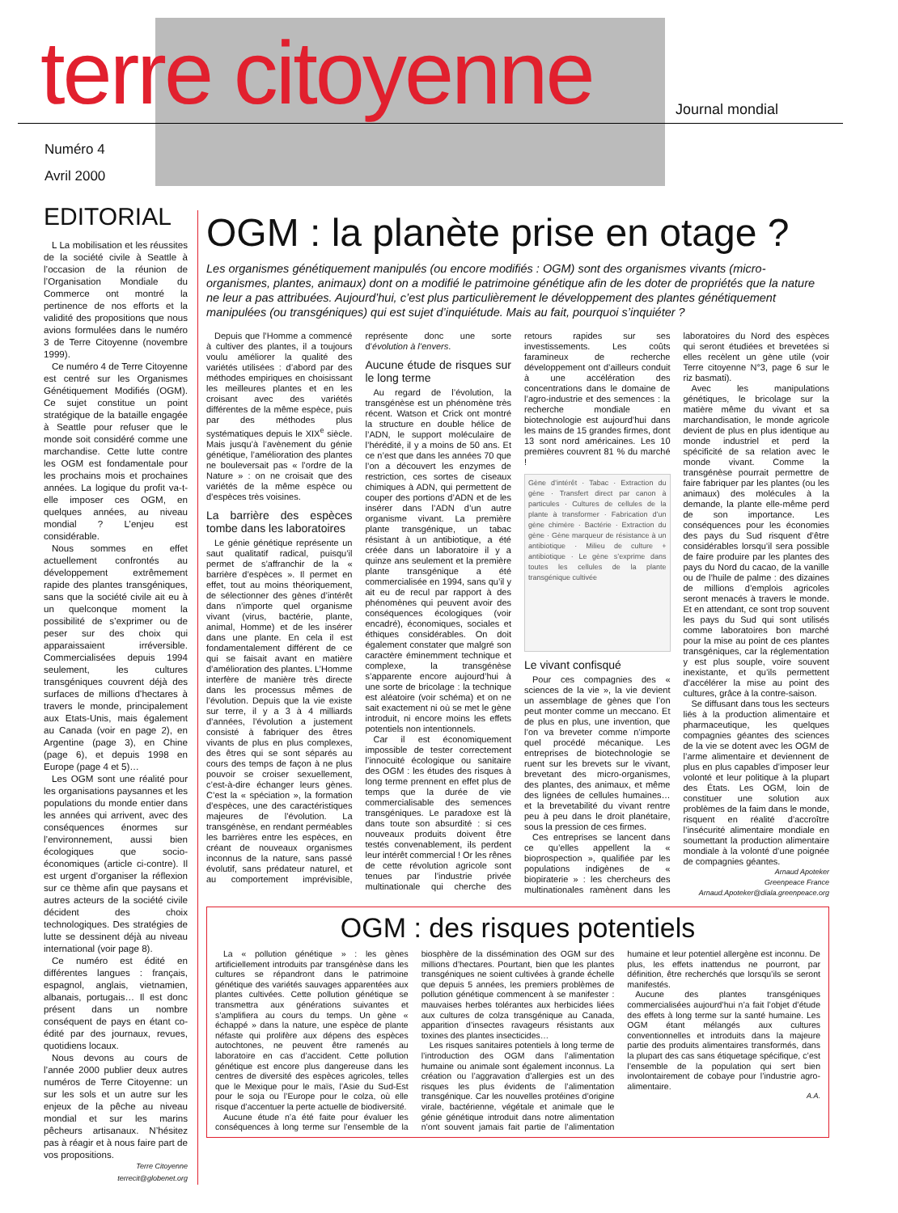terre citoyenne
Journal mondial
Numéro 4
Avril 2000
EDITORIAL
L La mobilisation et les réussites de la société civile à Seattle à l’occasion de la réunion de l’Organisation Mondiale du Commerce ont montré la pertinence de nos efforts et la validité des propositions que nous avions formulées dans le numéro 3 de Terre Citoyenne (novembre 1999).
Ce numéro 4 de Terre Citoyenne est centré sur les Organismes Génétiquement Modifiés (OGM). Ce sujet constitue un point stratégique de la bataille engagée à Seattle pour refuser que le monde soit considéré comme une marchandise. Cette lutte contre les OGM est fondamentale pour les prochains mois et prochaines années. La logique du profit va-t-elle imposer ces OGM, en quelques années, au niveau mondial ? L’enjeu est considérable.
Nous sommes en effet actuellement confrontés au développement extrêmement rapide des plantes transgéniques, sans que la société civile ait eu à un quelconque moment la possibilité de s’exprimer ou de peser sur des choix qui apparaissaient irréversible. Commercialisées depuis 1994 seulement, les cultures transgéniques couvrent déjà des surfaces de millions d’hectares à travers le monde, principalement aux Etats-Unis, mais également au Canada (voir en page 2), en Argentine (page 3), en Chine (page 6), et depuis 1998 en Europe (page 4 et 5)…
Les OGM sont une réalité pour les organisations paysannes et les populations du monde entier dans les années qui arrivent, avec des conséquences énormes sur l’environnement, aussi bien écologiques que socio-économiques (article ci-contre). Il est urgent d’organiser la réflexion sur ce thème afin que paysans et autres acteurs de la société civile décident des choix technologiques. Des stratégies de lutte se dessinent déjà au niveau international (voir page 8).
Ce numéro est édité en différentes langues : français, espagnol, anglais, vietnamien, albanais, portugais… Il est donc présent dans un nombre conséquent de pays en étant co-édité par des journaux, revues, quotidiens locaux.
Nous devons au cours de l’année 2000 publier deux autres numéros de Terre Citoyenne: un sur les sols et un autre sur les enjeux de la pêche au niveau mondial et sur les marins pêcheurs artisanaux. N’hésitez pas à réagir et à nous faire part de vos propositions.
Terre Citoyenne
terrecit@globenet.org
OGM : la planète prise en otage ?
Les organismes génétiquement manipulés (ou encore modifiés : OGM) sont des organismes vivants (micro-organismes, plantes, animaux) dont on a modifié le patrimoine génétique afin de les doter de propriétés que la nature ne leur a pas attribuées. Aujourd’hui, c’est plus particulièrement le développement des plantes génétiquement manipulées (ou transgéniques) qui est sujet d’inquiétude. Mais au fait, pourquoi s’inquiéter ?
Depuis que l’Homme a commencé à cultiver des plantes, il a toujours voulu améliorer la qualité des variétés utilisées : d’abord par des méthodes empiriques en choisissant les meilleures plantes et en les croisant avec des variétés différentes de la même espèce, puis par des méthodes plus systématiques depuis le XIX<sup>e</sup> siècle. Mais jusqu’à l’avènement du génie génétique, l’amélioration des plantes ne bouleversait pas « l’ordre de la Nature » : on ne croisait que des variétés de la même espèce ou d’espèces très voisines.
La barrière des espèces tombe dans les laboratoires
Le génie génétique représente un saut qualitatif radical, puisqu’il permet de s’affranchir de la « barrière d’espèces ». Il permet en effet, tout au moins théoriquement, de sélectionner des gènes d’intérêt dans n’importe quel organisme vivant (virus, bactérie, plante, animal, Homme) et de les insérer dans une plante. En cela il est fondamentalement différent de ce qui se faisait avant en matière d’amélioration des plantes. L’Homme interfère de manière très directe dans les processus mêmes de l’évolution. Depuis que la vie existe sur terre, il y a 3 à 4 milliards d’années, l’évolution a justement consisté à fabriquer des êtres vivants de plus en plus complexes, des êtres qui se sont séparés au cours des temps de façon à ne plus pouvoir se croiser sexuellement, c’est-à-dire échanger leurs gènes. C’est la « spéciation », la formation d’espèces, une des caractéristiques majeures de l’évolution. La transgénèse, en rendant perméables les barrières entre les espèces, en créant de nouveaux organismes inconnus de la nature, sans passé évolutif, sans prédateur naturel, et au comportement imprévisible, représente donc une sorte d’évolution à l’envers.
Aucune étude de risques sur le long terme
Au regard de l’évolution, la transgénèse est un phénomène très récent. Watson et Crick ont montré la structure en double hélice de l’ADN, le support moléculaire de l’hérédité, il y a moins de 50 ans. Et ce n’est que dans les années 70 que l’on a découvert les enzymes de restriction, ces sortes de ciseaux chimiques à ADN, qui permettent de couper des portions d’ADN et de les insérer dans l’ADN d’un autre organisme vivant. La première plante transgénique, un tabac résistant à un antibiotique, a été créée dans un laboratoire il y a quinze ans seulement et la première plante transgénique a été commercialisée en 1994, sans qu’il y ait eu de recul par rapport à des phénomènes qui peuvent avoir des conséquences écologiques (voir encadré), économiques, sociales et éthiques considérables. On doit également constater que malgré son caractère éminemment technique et complexe, la transgénèse s’apparente encore aujourd’hui à une sorte de bricolage : la technique est aléatoire (voir schéma) et on ne sait exactement ni où se met le gène introduit, ni encore moins les effets potentiels non intentionnels.
Car il est économiquement impossible de tester correctement l’innocuité écologique ou sanitaire des OGM : les études des risques à long terme prennent en effet plus de temps que la durée de vie commercialisable des semences transgéniques. Le paradoxe est là dans toute son absurdité : si ces nouveaux produits doivent être testés convenablement, ils perdent leur intérêt commercial ! Or les rênes de cette révolution agricole sont tenues par l’industrie privée multinationale qui cherche des retours rapides sur ses investissements. Les coûts faramineux de recherche développement ont d’ailleurs conduit à une accélération des concentrations dans le domaine de l’agro-industrie et des semences : la recherche mondiale en biotechnologie est aujourd’hui dans les mains de 15 grandes firmes, dont 13 sont nord américaines. Les 10 premières couvrent 81 % du marché !
Gène d’intérêt · Tabac · Extraction du gène · Transfert direct par canon à particules · Cultures de cellules de la plante à transformer · Fabrication d’un gène chimère · Bactérie · Extraction du gène · Gène marqueur de résistance à un antibiotique · Milieu de culture + antibiotique · Le gène s’exprime dans toutes les cellules de la plante transgénique cultivée
Le vivant confisqué
Pour ces compagnies des « sciences de la vie », la vie devient un assemblage de gènes que l’on peut monter comme un meccano. Et de plus en plus, une invention, que l’on va breveter comme n’importe quel procédé mécanique. Les entreprises de biotechnologie se ruent sur les brevets sur le vivant, brevetant des micro-organismes, des plantes, des animaux, et même des lignées de cellules humaines… et la brevetabilité du vivant rentre peu à peu dans le droit planétaire, sous la pression de ces firmes.
Ces entreprises se lancent dans ce qu’elles appellent la « bioprospection », qualifiée par les populations indigènes de « biopiraterie » : les chercheurs des multinationales ramènent dans les laboratoires du Nord des espèces qui seront étudiées et brevetées si elles recèlent un gène utile (voir Terre citoyenne N°3, page 6 sur le riz basmati).
Avec les manipulations génétiques, le bricolage sur la matière même du vivant et sa marchandisation, le monde agricole devient de plus en plus identique au monde industriel et perd la spécificité de sa relation avec le monde vivant. Comme la transgénèse pourrait permettre de faire fabriquer par les plantes (ou les animaux) des molécules à la demande, la plante elle-même perd de son importance. Les conséquences pour les économies des pays du Sud risquent d’être considérables lorsqu’il sera possible de faire produire par les plantes des pays du Nord du cacao, de la vanille ou de l’huile de palme : des dizaines de millions d’emplois agricoles seront menacés à travers le monde. Et en attendant, ce sont trop souvent les pays du Sud qui sont utilisés comme laboratoires bon marché pour la mise au point de ces plantes transgéniques, car la réglementation y est plus souple, voire souvent inexistante, et qu’ils permettent d’accélérer la mise au point des cultures, grâce à la contre-saison.
Se diffusant dans tous les secteurs liés à la production alimentaire et pharmaceutique, les quelques compagnies géantes des sciences de la vie se dotent avec les OGM de l’arme alimentaire et deviennent de plus en plus capables d’imposer leur volonté et leur politique à la plupart des États. Les OGM, loin de constituer une solution aux problèmes de la faim dans le monde, risquent en réalité d’accroître l’insécurité alimentaire mondiale en soumettant la production alimentaire mondiale à la volonté d’une poignée de compagnies géantes.
Arnaud Apoteker
Greenpeace France
Arnaud.Apoteker@diala.greenpeace.org
OGM : des risques potentiels
La « pollution génétique » : les gènes artificiellement introduits par transgénèse dans les cultures se répandront dans le patrimoine génétique des variétés sauvages apparentées aux plantes cultivées. Cette pollution génétique se transmettra aux générations suivantes et s’amplifiera au cours du temps. Un gène « échappé » dans la nature, une espèce de plante néfaste qui prolifère aux dépens des espèces autochtones, ne peuvent être ramenés au laboratoire en cas d’accident. Cette pollution génétique est encore plus dangereuse dans les centres de diversité des espèces agricoles, telles que le Mexique pour le maïs, l’Asie du Sud-Est pour le soja ou l’Europe pour le colza, où elle risque d’accentuer la perte actuelle de biodiversité.
Aucune étude n’a été faite pour évaluer les conséquences à long terme sur l’ensemble de la biosphère de la dissémination des OGM sur des millions d’hectares. Pourtant, bien que les plantes transgéniques ne soient cultivées à grande échelle que depuis 5 années, les premiers problèmes de pollution génétique commencent à se manifester : mauvaises herbes tolérantes aux herbicides liées aux cultures de colza transgénique au Canada, apparition d’insectes ravageurs résistants aux toxines des plantes insecticides…
Les risques sanitaires potentiels à long terme de l’introduction des OGM dans l’alimentation humaine ou animale sont également inconnus. La création ou l’aggravation d’allergies est un des risques les plus évidents de l’alimentation transgénique. Car les nouvelles protéines d’origine virale, bactérienne, végétale et animale que le génie génétique introduit dans notre alimentation n’ont souvent jamais fait partie de l’alimentation humaine et leur potentiel allergène est inconnu. De plus, les effets inattendus ne pourront, par définition, être recherchés que lorsqu’ils se seront manifestés.
Aucune des plantes transgéniques commercialisées aujourd’hui n’a fait l’objet d’étude des effets à long terme sur la santé humaine. Les OGM étant mélangés aux cultures conventionnelles et introduits dans la majeure partie des produits alimentaires transformés, dans la plupart des cas sans étiquetage spécifique, c’est l’ensemble de la population qui sert bien involontairement de cobaye pour l’industrie agro-alimentaire.
A.A.